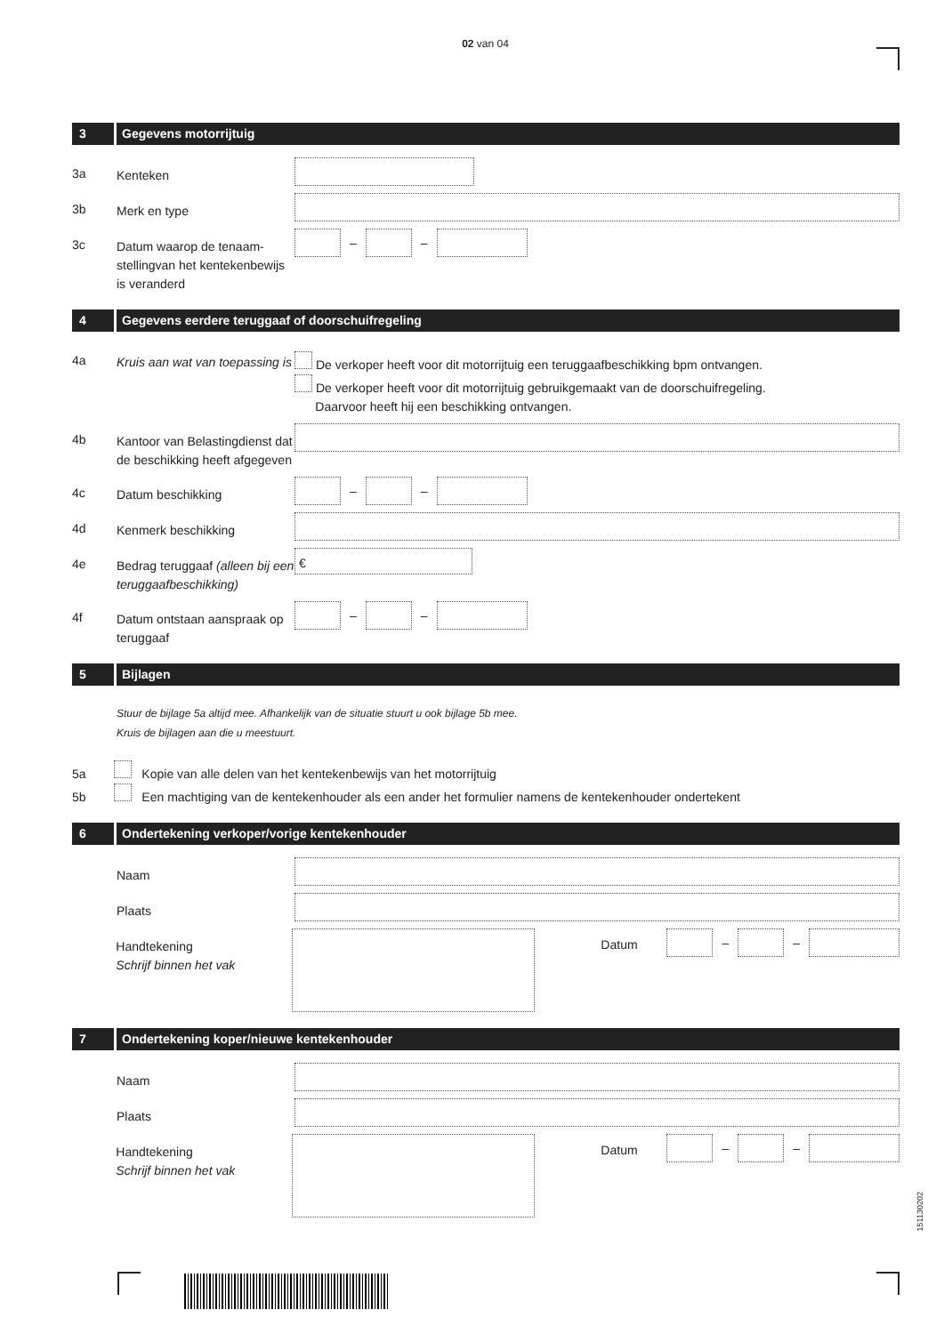02 van 04
3 Gegevens motorrijtuig
3a
Kenteken
3b
Merk en type
3c
Datum waarop de tenaam-stellingvan het kentekenbewijs is veranderd
–
–
4 Gegevens eerdere teruggaaf of doorschuifregeling
4a
Kruis aan wat van toepassing is
De verkoper heeft voor dit motorrijtuig een teruggaafbeschikking bpm ontvangen.
De verkoper heeft voor dit motorrijtuig gebruikgemaakt van de doorschuifregeling.
Daarvoor heeft hij een beschikking ontvangen.
4b
Kantoor van Belastingdienst dat de beschikking heeft afgegeven
4c
Datum beschikking
–
–
4d
Kenmerk beschikking
4e
Bedrag teruggaaf (alleen bij een teruggaafbeschikking)
€
4f
Datum ontstaan aanspraak op teruggaaf
–
–
5 Bijlagen
Stuur de bijlage 5a altijd mee. Afhankelijk van de situatie stuurt u ook bijlage 5b mee.
Kruis de bijlagen aan die u meestuurt.
5a Kopie van alle delen van het kentekenbewijs van het motorrijtuig
5b Een machtiging van de kentekenhouder als een ander het formulier namens de kentekenhouder ondertekent
6 Ondertekening verkoper/vorige kentekenhouder
Naam
Plaats
Handtekening
Schrijf binnen het vak
Datum
–
–
7 Ondertekening koper/nieuwe kentekenhouder
Naam
Plaats
Handtekening
Schrijf binnen het vak
Datum
–
–
151130202